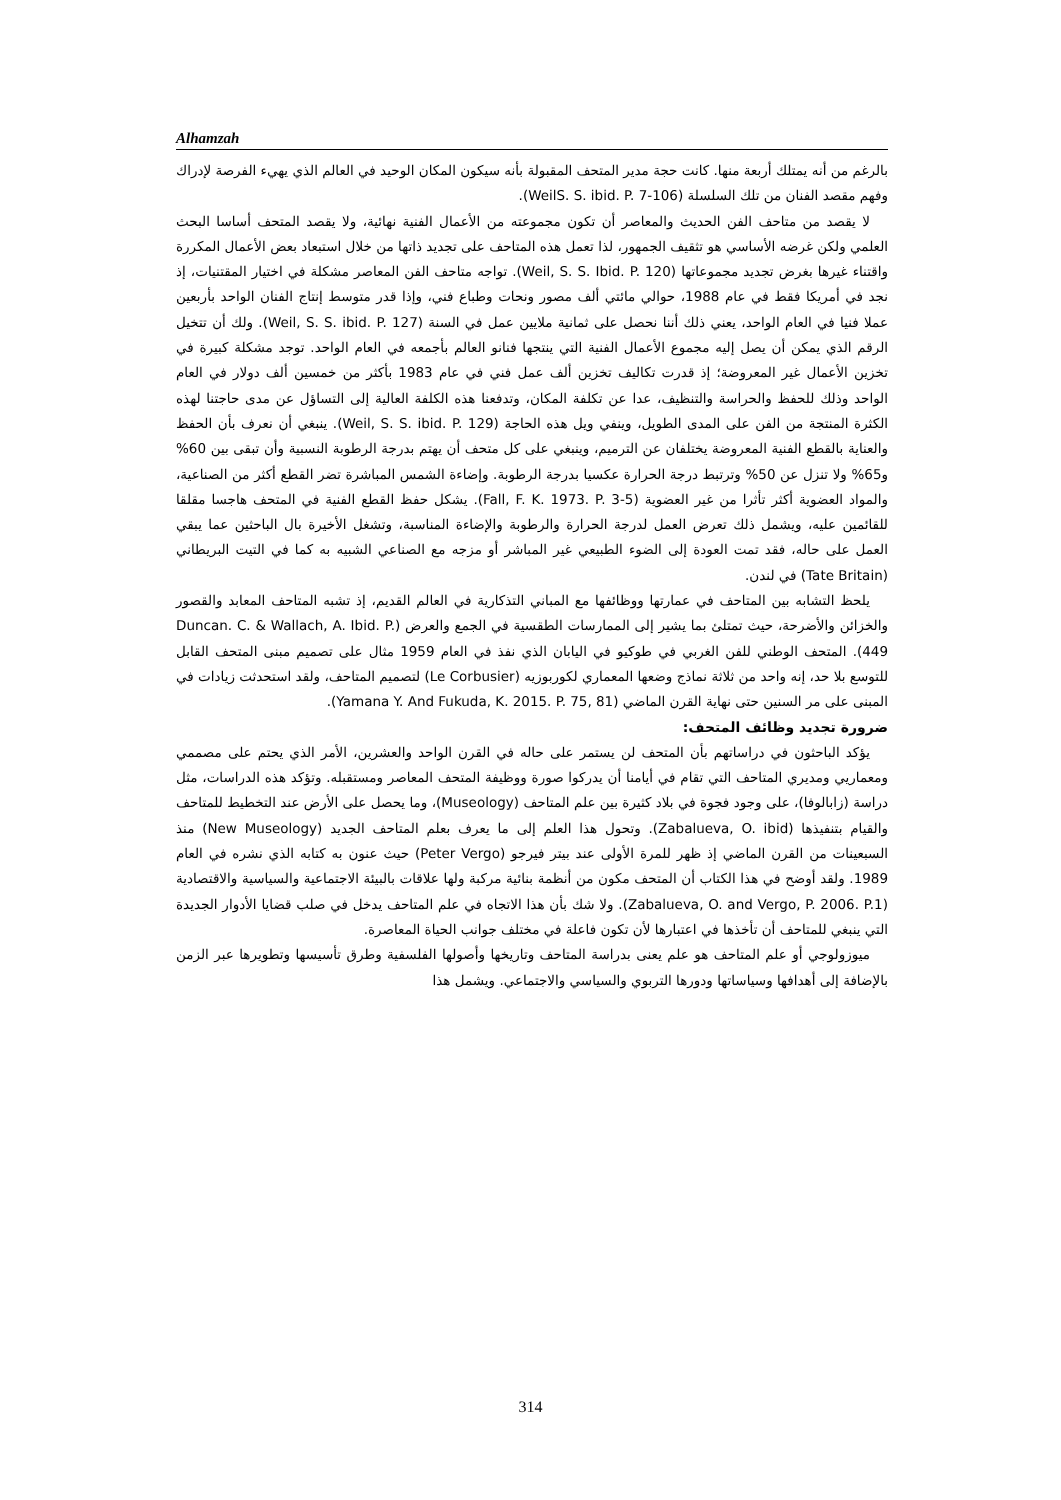Alhamzah
بالرغم من أنه يمتلك أربعة منها. كانت حجة مدير المتحف المقبولة بأنه سيكون المكان الوحيد في العالم الذي يهيء الفرصة لإدراك وفهم مقصد الفنان من تلك السلسلة (WeilS. S. ibid. P. 7-106).
لا يقصد من متاحف الفن الحديث والمعاصر أن تكون مجموعته من الأعمال الفنية نهائية، ولا يقصد المتحف أساسا البحث العلمي ولكن غرضه الأساسي هو تثقيف الجمهور، لذا تعمل هذه المتاحف على تجديد ذاتها من خلال استبعاد بعض الأعمال المكررة واقتناء غيرها بغرض تجديد مجموعاتها (Weil, S. S. Ibid. P. 120). تواجه متاحف الفن المعاصر مشكلة في اختيار المقتنيات، إذ نجد في أمريكا فقط في عام 1988، حوالي مائتي ألف مصور ونحات وطباع فني، وإذا قدر متوسط إنتاج الفنان الواحد بأربعين عملا فنيا في العام الواحد، يعني ذلك أننا نحصل على ثمانية ملايين عمل في السنة (Weil, S. S. ibid. P. 127). ولك أن تتخيل الرقم الذي يمكن أن يصل إليه مجموع الأعمال الفنية التي ينتجها فنانو العالم بأجمعه في العام الواحد. توجد مشكلة كبيرة في تخزين الأعمال غير المعروضة؛ إذ قدرت تكاليف تخزين ألف عمل فني في عام 1983 بأكثر من خمسين ألف دولار في العام الواحد وذلك للحفظ والحراسة والتنظيف، عدا عن تكلفة المكان، وتدفعنا هذه الكلفة العالية إلى التساؤل عن مدى حاجتنا لهذه الكثرة المنتجة من الفن على المدى الطويل، وينفي ويل هذه الحاجة (Weil, S. S. ibid. P. 129). ينبغي أن نعرف بأن الحفظ والعناية بالقطع الفنية المعروضة يختلفان عن الترميم، وينبغي على كل متحف أن يهتم بدرجة الرطوبة النسبية وأن تبقى بين 60% و65% ولا تنزل عن 50% وترتبط درجة الحرارة عكسيا بدرجة الرطوبة. وإضاءة الشمس المباشرة تضر القطع أكثر من الصناعية، والمواد العضوية أكثر تأثرا من غير العضوية (Fall, F. K. 1973. P. 3-5). يشكل حفظ القطع الفنية في المتحف هاجسا مقلقا للقائمين عليه، ويشمل ذلك تعرض العمل لدرجة الحرارة والرطوبة والإضاءة المناسبة، وتشغل الأخيرة بال الباحثين عما يبقي العمل على حاله، فقد تمت العودة إلى الضوء الطبيعي غير المباشر أو مزجه مع الصناعي الشبيه به كما في التيت البريطاني (Tate Britain) في لندن.
يلحظ التشابه بين المتاحف في عمارتها ووظائفها مع المباني التذكارية في العالم القديم، إذ تشبه المتاحف المعابد والقصور والخزائن والأضرحة، حيث تمتلئ بما يشير إلى الممارسات الطقسية في الجمع والعرض (Duncan. C. & Wallach, A. Ibid. P. 449). المتحف الوطني للفن الغربي في طوكيو في اليابان الذي نفذ في العام 1959 مثال على تصميم مبنى المتحف القابل للتوسع بلا حد، إنه واحد من ثلاثة نماذج وضعها المعماري لكوربوزيه (Le Corbusier) لتصميم المتاحف، ولقد استحدثت زيادات في المبنى على مر السنين حتى نهاية القرن الماضي (Yamana Y. And Fukuda, K. 2015. P. 75, 81).
ضرورة تجديد وظائف المتحف:
يؤكد الباحثون في دراساتهم بأن المتحف لن يستمر على حاله في القرن الواحد والعشرين، الأمر الذي يحتم على مصممي ومعماريي ومديري المتاحف التي تقام في أيامنا أن يدركوا صورة ووظيفة المتحف المعاصر ومستقبله. وتؤكد هذه الدراسات، مثل دراسة (زابالوفا)، على وجود فجوة في بلاد كثيرة بين علم المتاحف (Museology)، وما يحصل على الأرض عند التخطيط للمتاحف والقيام بتنفيذها (Zabalueva, O. ibid). وتحول هذا العلم إلى ما يعرف بعلم المتاحف الجديد (New Museology) منذ السبعينات من القرن الماضي إذ ظهر للمرة الأولى عند بيتر فيرجو (Peter Vergo) حيث عنون به كتابه الذي نشره في العام 1989. ولقد أوضح في هذا الكتاب أن المتحف مكون من أنظمة بنائية مركبة ولها علاقات بالبيئة الاجتماعية والسياسية والاقتصادية (Zabalueva, O. and Vergo, P. 2006. P.1). ولا شك بأن هذا الاتجاه في علم المتاحف يدخل في صلب قضايا الأدوار الجديدة التي ينبغي للمتاحف أن تأخذها في اعتبارها لأن تكون فاعلة في مختلف جوانب الحياة المعاصرة.
ميوزولوجي أو علم المتاحف هو علم يعنى بدراسة المتاحف وتاريخها وأصولها الفلسفية وطرق تأسيسها وتطويرها عبر الزمن بالإضافة إلى أهدافها وسياساتها ودورها التربوي والسياسي والاجتماعي. ويشمل هذا
314